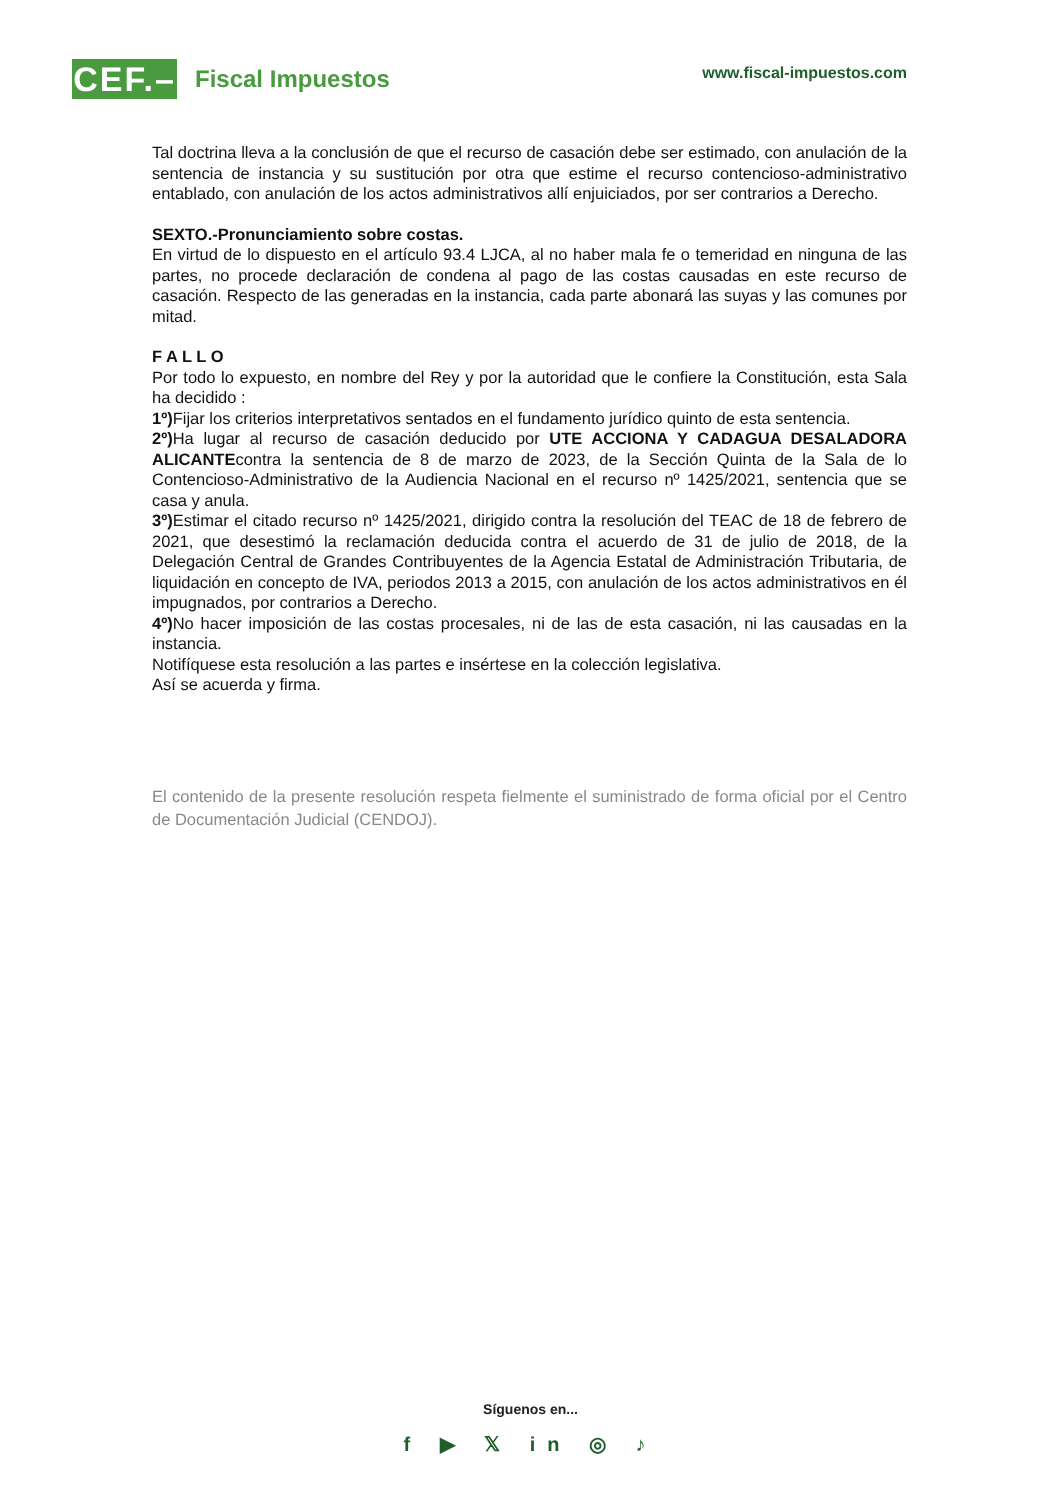CEF.–
Fiscal Impuestos
www.fiscal-impuestos.com
Tal doctrina lleva a la conclusión de que el recurso de casación debe ser estimado, con anulación de la sentencia de instancia y su sustitución por otra que estime el recurso contencioso-administrativo entablado, con anulación de los actos administrativos allí enjuiciados, por ser contrarios a Derecho.
SEXTO.-Pronunciamiento sobre costas.
En virtud de lo dispuesto en el artículo 93.4 LJCA, al no haber mala fe o temeridad en ninguna de las partes, no procede declaración de condena al pago de las costas causadas en este recurso de casación. Respecto de las generadas en la instancia, cada parte abonará las suyas y las comunes por mitad.
F A L L O
Por todo lo expuesto, en nombre del Rey y por la autoridad que le confiere la Constitución, esta Sala ha decidido :
1º) Fijar los criterios interpretativos sentados en el fundamento jurídico quinto de esta sentencia.
2º) Ha lugar al recurso de casación deducido por UTE ACCIONA Y CADAGUA DESALADORA ALICANTEcontra la sentencia de 8 de marzo de 2023, de la Sección Quinta de la Sala de lo Contencioso-Administrativo de la Audiencia Nacional en el recurso nº 1425/2021, sentencia que se casa y anula.
3º) Estimar el citado recurso nº 1425/2021, dirigido contra la resolución del TEAC de 18 de febrero de 2021, que desestimó la reclamación deducida contra el acuerdo de 31 de julio de 2018, de la Delegación Central de Grandes Contribuyentes de la Agencia Estatal de Administración Tributaria, de liquidación en concepto de IVA, periodos 2013 a 2015, con anulación de los actos administrativos en él impugnados, por contrarios a Derecho.
4º) No hacer imposición de las costas procesales, ni de las de esta casación, ni las causadas en la instancia.
Notifíquese esta resolución a las partes e insértese en la colección legislativa.
Así se acuerda y firma.
El contenido de la presente resolución respeta fielmente el suministrado de forma oficial por el Centro de Documentación Judicial (CENDOJ).
Síguenos en...
f ▶ 𝕏 in ◎ ♪